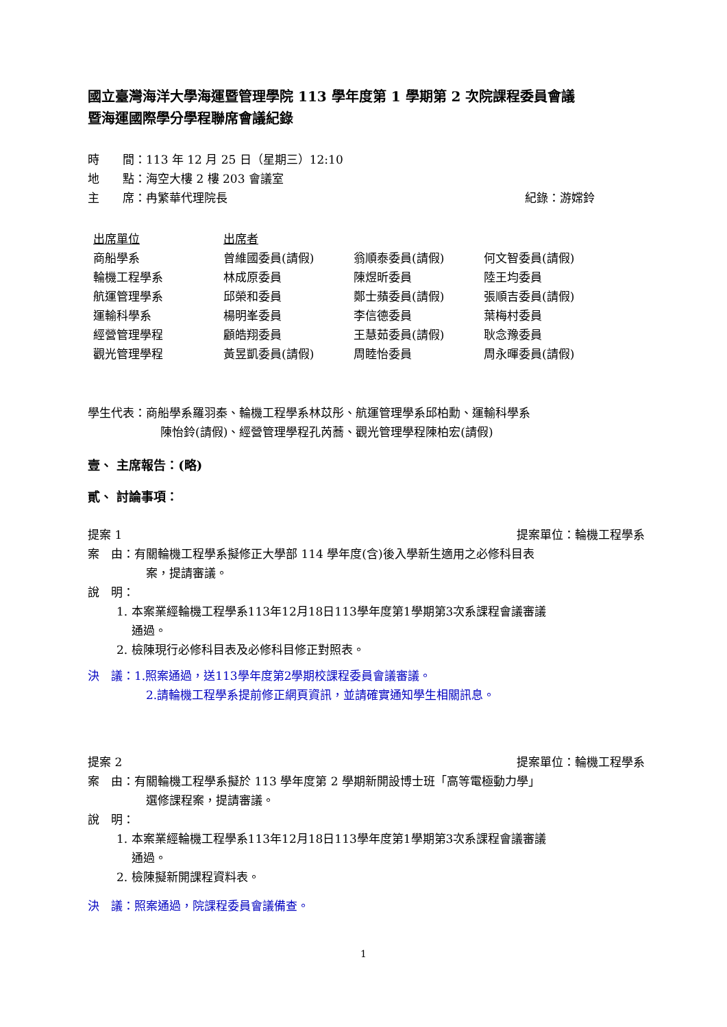國立臺灣海洋大學海運暨管理學院 113 學年度第 1 學期第 2 次院課程委員會議
暨海運國際學分學程聯席會議紀錄
時　　間：113 年 12 月 25 日（星期三）12:10
地　　點：海空大樓 2 樓 203 會議室
主　　席：冉繁華代理院長 紀錄：游嫦鈴
| 出席單位 | 出席者 | | |
| 商船學系 | 曾維國委員(請假) | 翁順泰委員(請假) | 何文智委員(請假) |
| 輪機工程學系 | 林成原委員 | 陳煜昕委員 | 陸王均委員 |
| 航運管理學系 | 邱榮和委員 | 鄭士蘋委員(請假) | 張順吉委員(請假) |
| 運輸科學系 | 楊明峯委員 | 李信德委員 | 葉梅村委員 |
| 經營管理學程 | 顧皓翔委員 | 王慧茹委員(請假) | 耿念豫委員 |
| 觀光管理學程 | 黃昱凱委員(請假) | 周睦怡委員 | 周永暉委員(請假) |
學生代表：商船學系羅羽秦、輪機工程學系林苡彤、航運管理學系邱柏勳、運輸科學系
陳怡鈴(請假)、經營管理學程孔芮蕎、觀光管理學程陳柏宏(請假)
壹、 主席報告：(略)
貳、 討論事項：
提案 1 提案單位：輪機工程學系
案　由：有關輪機工程學系擬修正大學部 114 學年度(含)後入學新生適用之必修科目表
案，提請審議。
說　明：
1. 本案業經輪機工程學系113年12月18日113學年度第1學期第3次系課程會議審議
　 通過。
2. 檢陳現行必修科目表及必修科目修正對照表。
決　議：1.照案通過，送113學年度第2學期校課程委員會議審議。
2.請輪機工程學系提前修正網頁資訊，並請確實通知學生相關訊息。
提案 2 提案單位：輪機工程學系
案　由：有關輪機工程學系擬於 113 學年度第 2 學期新開設博士班「高等電極動力學」
選修課程案，提請審議。
說　明：
1. 本案業經輪機工程學系113年12月18日113學年度第1學期第3次系課程會議審議
　 通過。
2. 檢陳擬新開課程資料表。
決　議：照案通過，院課程委員會議備查。
1